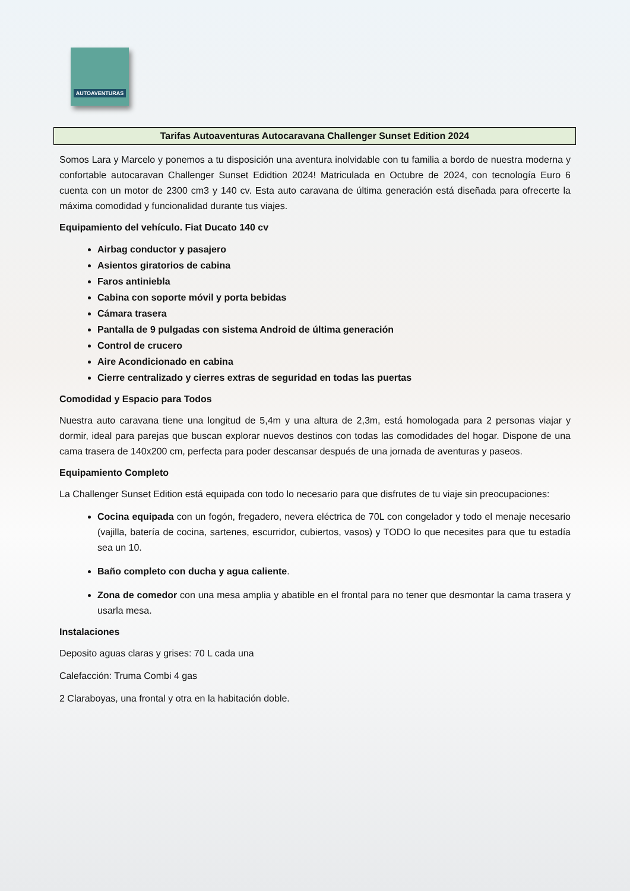AUTOAVENTURAS
Tarifas Autoaventuras Autocaravana Challenger Sunset Edition 2024
Somos Lara y Marcelo y ponemos a tu disposición una aventura inolvidable con tu familia a bordo de nuestra moderna y confortable autocaravan Challenger Sunset Edidtion 2024! Matriculada en Octubre de 2024, con tecnología Euro 6 cuenta con un motor de 2300 cm3 y 140 cv. Esta auto caravana de última generación está diseñada para ofrecerte la máxima comodidad y funcionalidad durante tus viajes.
Equipamiento del vehículo. Fiat Ducato 140 cv
Airbag conductor y pasajero
Asientos giratorios de cabina
Faros antiniebla
Cabina con soporte móvil y porta bebidas
Cámara trasera
Pantalla de 9 pulgadas con sistema Android de última generación
Control de crucero
Aire Acondicionado en cabina
Cierre centralizado y cierres extras de seguridad en todas las puertas
Comodidad y Espacio para Todos
Nuestra auto caravana tiene una longitud de 5,4m y una altura de 2,3m, está homologada para 2 personas viajar y dormir, ideal para parejas que buscan explorar nuevos destinos con todas las comodidades del hogar. Dispone de una cama trasera de 140x200 cm, perfecta para poder descansar después de una jornada de aventuras y paseos.
Equipamiento Completo
La Challenger Sunset Edition está equipada con todo lo necesario para que disfrutes de tu viaje sin preocupaciones:
Cocina equipada con un fogón, fregadero, nevera eléctrica de 70L con congelador y todo el menaje necesario (vajilla, batería de cocina, sartenes, escurridor, cubiertos, vasos) y TODO lo que necesites para que tu estadía sea un 10.
Baño completo con ducha y agua caliente.
Zona de comedor con una mesa amplia y abatible en el frontal para no tener que desmontar la cama trasera y usarla mesa.
Instalaciones
Deposito aguas claras y grises: 70 L cada una
Calefacción: Truma Combi 4 gas
2 Claraboyas, una frontal y otra en la habitación doble.